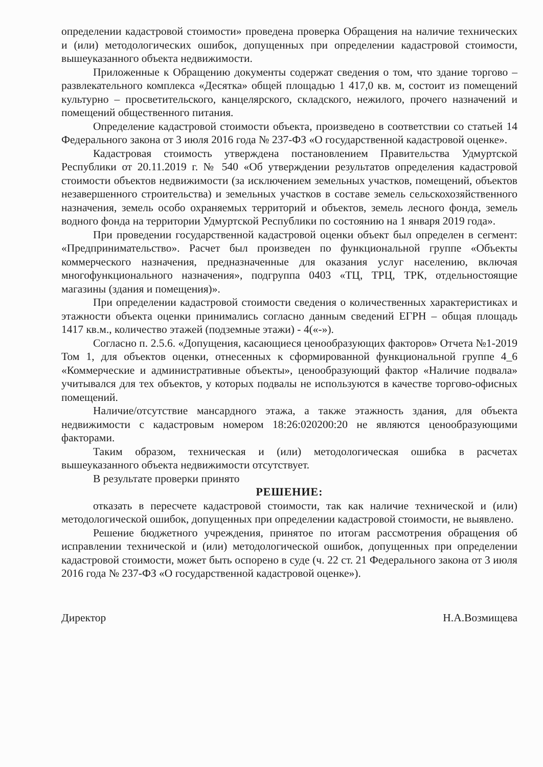определении кадастровой стоимости» проведена проверка Обращения на наличие технических и (или) методологических ошибок, допущенных при определении кадастровой стоимости, вышеуказанного объекта недвижимости.
Приложенные к Обращению документы содержат сведения о том, что здание торгово – развлекательного комплекса «Десятка» общей площадью 1 417,0 кв. м, состоит из помещений культурно – просветительского, канцелярского, складского, нежилого, прочего назначений и помещений общественного питания.
Определение кадастровой стоимости объекта, произведено в соответствии со статьей 14 Федерального закона от 3 июля 2016 года № 237-ФЗ «О государственной кадастровой оценке».
Кадастровая стоимость утверждена постановлением Правительства Удмуртской Республики от 20.11.2019 г. № 540 «Об утверждении результатов определения кадастровой стоимости объектов недвижимости (за исключением земельных участков, помещений, объектов незавершенного строительства) и земельных участков в составе земель сельскохозяйственного назначения, земель особо охраняемых территорий и объектов, земель лесного фонда, земель водного фонда на территории Удмуртской Республики по состоянию на 1 января 2019 года».
При проведении государственной кадастровой оценки объект был определен в сегмент: «Предпринимательство». Расчет был произведен по функциональной группе «Объекты коммерческого назначения, предназначенные для оказания услуг населению, включая многофункционального назначения», подгруппа 0403 «ТЦ, ТРЦ, ТРК, отдельностоящие магазины (здания и помещения)».
При определении кадастровой стоимости сведения о количественных характеристиках и этажности объекта оценки принимались согласно данным сведений ЕГРН – общая площадь 1417 кв.м., количество этажей (подземные этажи) - 4(«-»).
Согласно п. 2.5.6. «Допущения, касающиеся ценообразующих факторов» Отчета №1-2019 Том 1, для объектов оценки, отнесенных к сформированной функциональной группе 4_6 «Коммерческие и административные объекты», ценообразующий фактор «Наличие подвала» учитывался для тех объектов, у которых подвалы не используются в качестве торгово-офисных помещений.
Наличие/отсутствие мансардного этажа, а также этажность здания, для объекта недвижимости с кадастровым номером 18:26:020200:20 не являются ценообразующими факторами.
Таким образом, техническая и (или) методологическая ошибка в расчетах вышеуказанного объекта недвижимости отсутствует.
В результате проверки принято
РЕШЕНИЕ:
отказать в пересчете кадастровой стоимости, так как наличие технической и (или) методологической ошибок, допущенных при определении кадастровой стоимости, не выявлено.
Решение бюджетного учреждения, принятое по итогам рассмотрения обращения об исправлении технической и (или) методологической ошибок, допущенных при определении кадастровой стоимости, может быть оспорено в суде (ч. 22 ст. 21 Федерального закона от 3 июля 2016 года № 237-ФЗ «О государственной кадастровой оценке»).
Директор Н.А.Возмищева